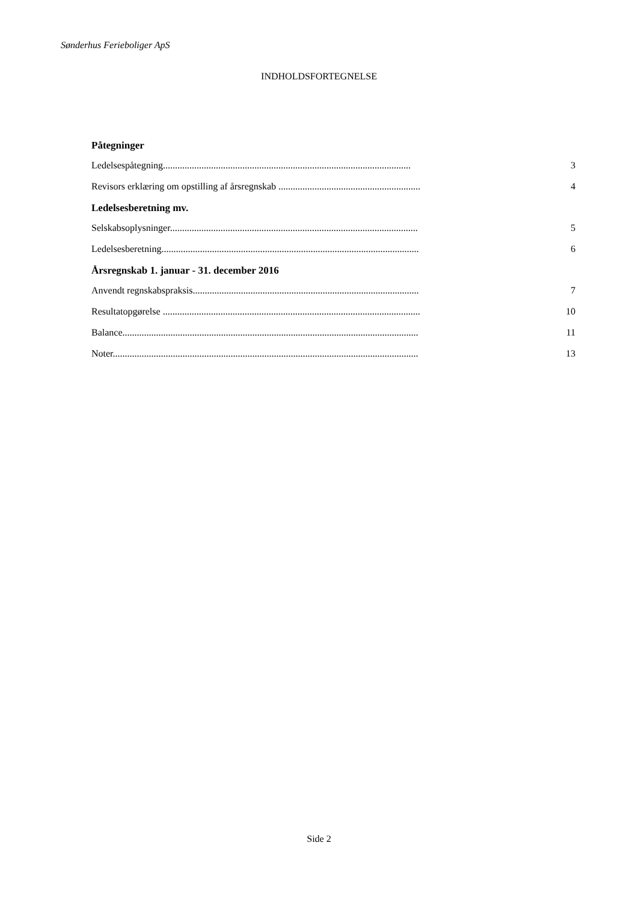Sønderhus Ferieboliger ApS
INDHOLDSFORTEGNELSE
Påtegninger
Ledelsespåtegning....................................................................................................... 3
Revisors erklæring om opstilling af årsregnskab ........................................................... 4
Ledelsesberetning mv.
Selskabsoplysninger....................................................................................................... 5
Ledelsesberetning........................................................................................................... 6
Årsregnskab 1. januar - 31. december 2016
Anvendt regnskabspraksis.............................................................................................. 7
Resultatopgørelse ........................................................................................................... 10
Balance........................................................................................................................... 11
Noter............................................................................................................................... 13
Side 2